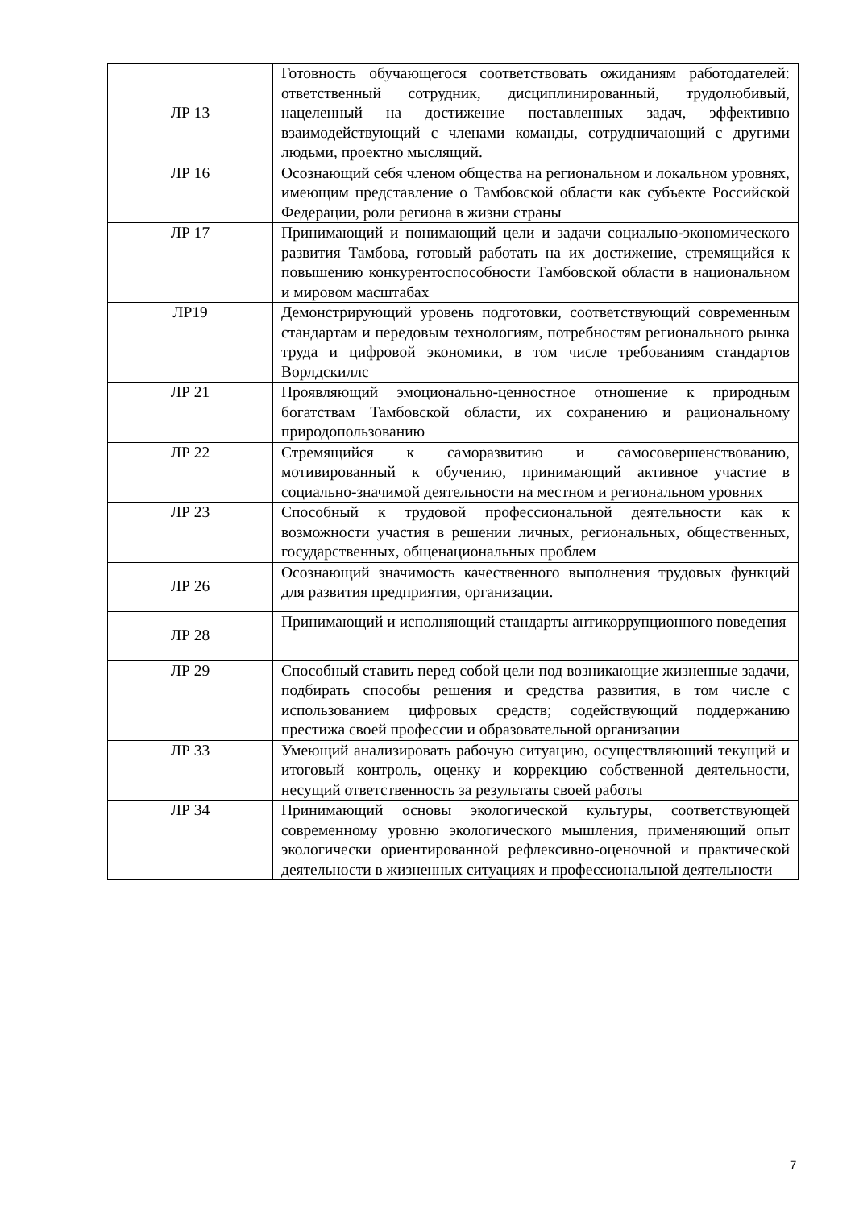| ЛР 13 | Готовность обучающегося соответствовать ожиданиям работодателей: ответственный сотрудник, дисциплинированный, трудолюбивый, нацеленный на достижение поставленных задач, эффективно взаимодействующий с членами команды, сотрудничающий с другими людьми, проектно мыслящий. |
| ЛР 16 | Осознающий себя членом общества на региональном и локальном уровнях, имеющим представление о Тамбовской области как субъекте Российской Федерации, роли региона в жизни страны |
| ЛР 17 | Принимающий и понимающий цели и задачи социально-экономического развития Тамбова, готовый работать на их достижение, стремящийся к повышению конкурентоспособности Тамбовской области в национальном и мировом масштабах |
| ЛР19 | Демонстрирующий уровень подготовки, соответствующий современным стандартам и передовым технологиям, потребностям регионального рынка труда и цифровой экономики, в том числе требованиям стандартов Ворлдскиллс |
| ЛР 21 | Проявляющий эмоционально-ценностное отношение к природным богатствам Тамбовской области, их сохранению и рациональному природопользованию |
| ЛР 22 | Стремящийся к саморазвитию и самосовершенствованию, мотивированный к обучению, принимающий активное участие в социально-значимой деятельности на местном и региональном уровнях |
| ЛР 23 | Способный к трудовой профессиональной деятельности как к возможности участия в решении личных, региональных, общественных, государственных, общенациональных проблем |
| ЛР 26 | Осознающий значимость качественного выполнения трудовых функций для развития предприятия, организации. |
| ЛР 28 | Принимающий и исполняющий стандарты антикоррупционного поведения |
| ЛР 29 | Способный ставить перед собой цели под возникающие жизненные задачи, подбирать способы решения и средства развития, в том числе с использованием цифровых средств; содействующий поддержанию престижа своей профессии и образовательной организации |
| ЛР 33 | Умеющий анализировать рабочую ситуацию, осуществляющий текущий и итоговый контроль, оценку и коррекцию собственной деятельности, несущий ответственность за результаты своей работы |
| ЛР 34 | Принимающий основы экологической культуры, соответствующей современному уровню экологического мышления, применяющий опыт экологически ориентированной рефлексивно-оценочной и практической деятельности в жизненных ситуациях и профессиональной деятельности |
7